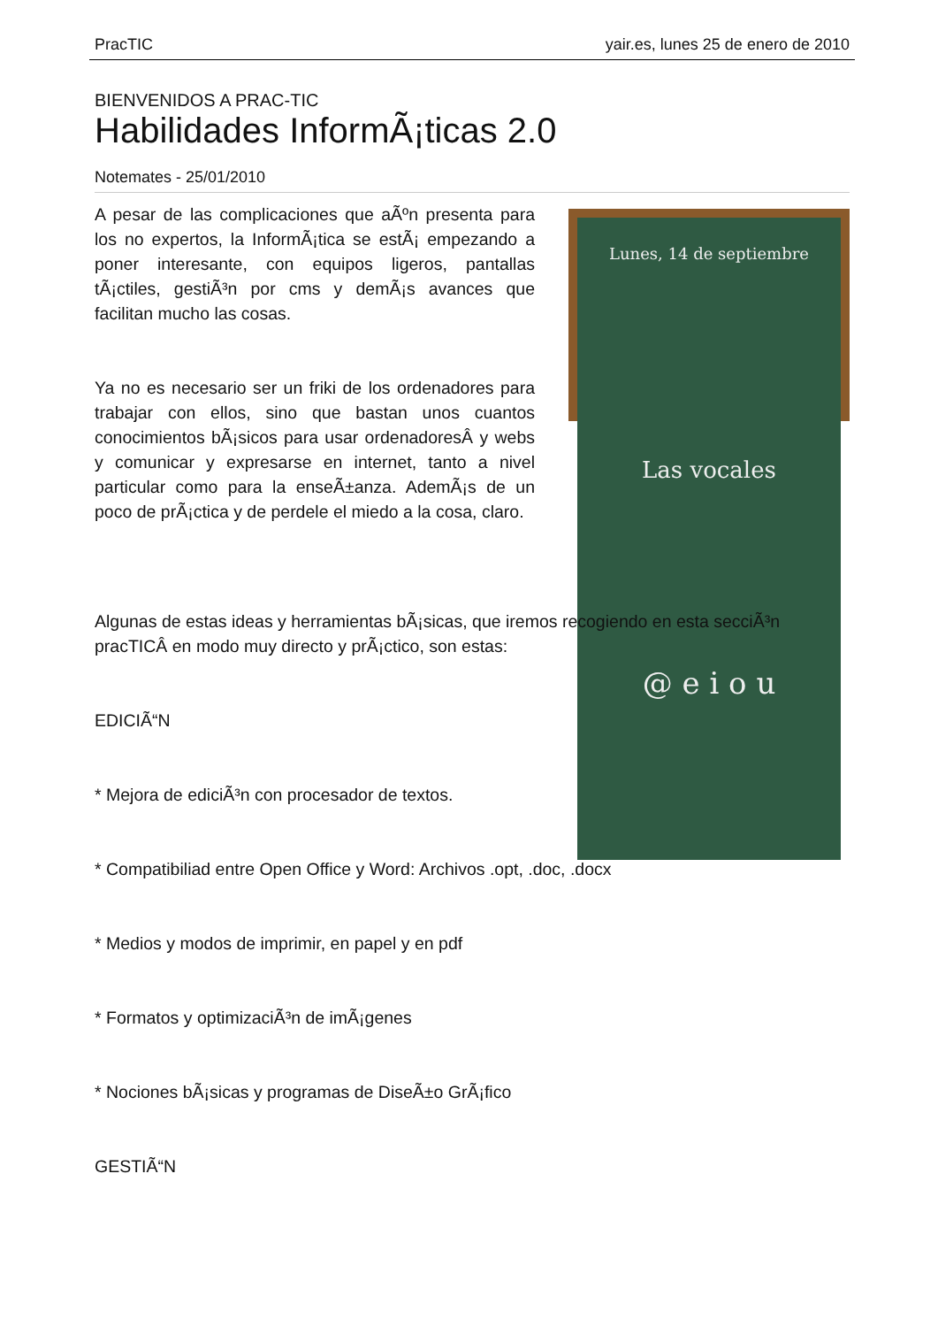PracTIC yair.es, lunes 25 de enero de 2010
BIENVENIDOS A PRAC-TIC
Habilidades InformÃ¡ticas 2.0
Notemates - 25/01/2010
A pesar de las complicaciones que aÃºn presenta para los no expertos, la InformÃ¡tica se estÃ¡ empezando a poner interesante, con equipos ligeros, pantallas tÃ¡ctiles, gestiÃ³n por cms y demÃ¡s avances que facilitan mucho las cosas.
Ya no es necesario ser un friki de los ordenadores para trabajar con ellos, sino que bastan unos cuantos conocimientos bÃ¡sicos para usar ordenadoresÂ y webs y comunicar y expresarse en internet, tanto a nivel particular como para la enseÃ±anza. AdemÃ¡s de un poco de prÃ¡ctica y de perdele el miedo a la cosa, claro.
Lunes, 14 de septiembre
Las vocales
@ e i o u
Algunas de estas ideas y herramientas bÃ¡sicas, que iremos recogiendo en esta secciÃ³n pracTICÂ en modo muy directo y prÃ¡ctico, son estas:
EDICIÃ“N
* Mejora de ediciÃ³n con procesador de textos.
* Compatibiliad entre Open Office y Word: Archivos .opt, .doc, .docx
* Medios y modos de imprimir, en papel y en pdf
* Formatos y optimizaciÃ³n de imÃ¡genes
* Nociones bÃ¡sicas y programas de DiseÃ±o GrÃ¡fico
GESTIÃ“N